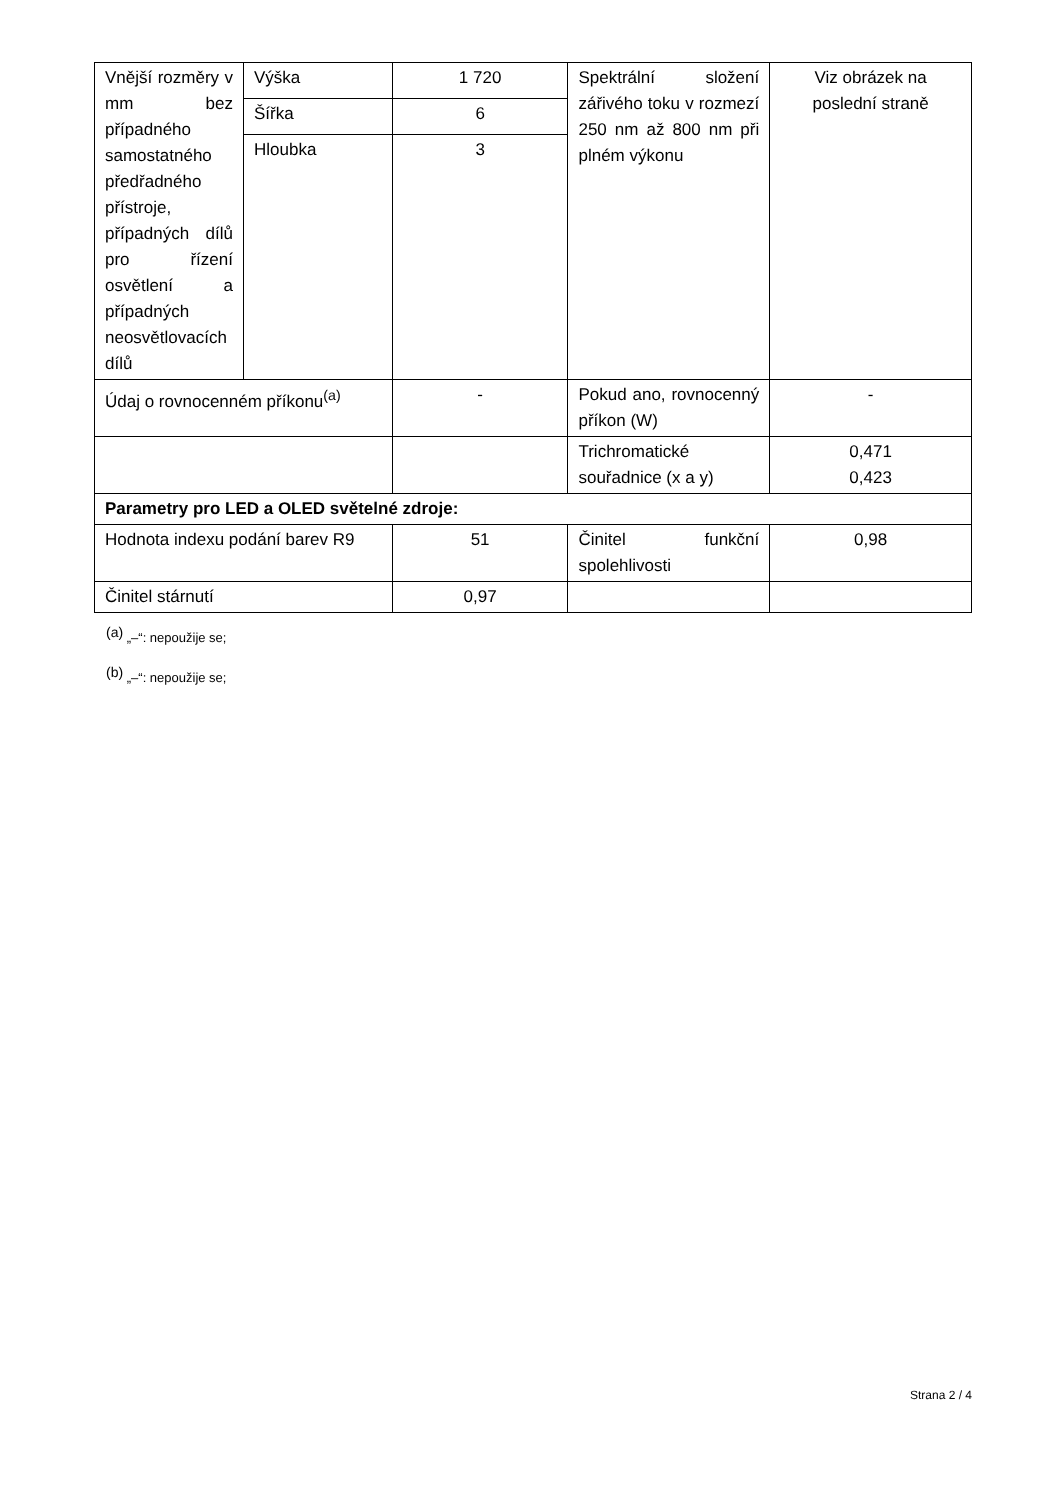| Vnější rozměry v mm bez případného samostatného předřadného přístroje, případných dílů pro řízení osvětlení a případných neosvětlovacích dílů | Výška | 1 720 | Spektrální složení zářivého toku v rozmezí 250 nm až 800 nm při plném výkonu | Viz obrázek na poslední straně |
| | Šířka | 6 | | |
| | Hloubka | 3 | | |
| Údaj o rovnocenném příkonu<sup>(a)</sup> | | - | Pokud ano, rovnocenný příkon (W) | - |
| | | | Trichromatické souřadnice (x a y) | 0,471 0,423 |
| Parametry pro LED a OLED světelné zdroje: | | | | |
| Hodnota indexu podání barev R9 | | 51 | Činitel funkční spolehlivosti | 0,98 |
| Činitel stárnutí | | 0,97 | | |
<sup>(a)</sup> „–“: nepoužije se;
<sup>(b)</sup> „–“: nepoužije se;
Strana 2 / 4